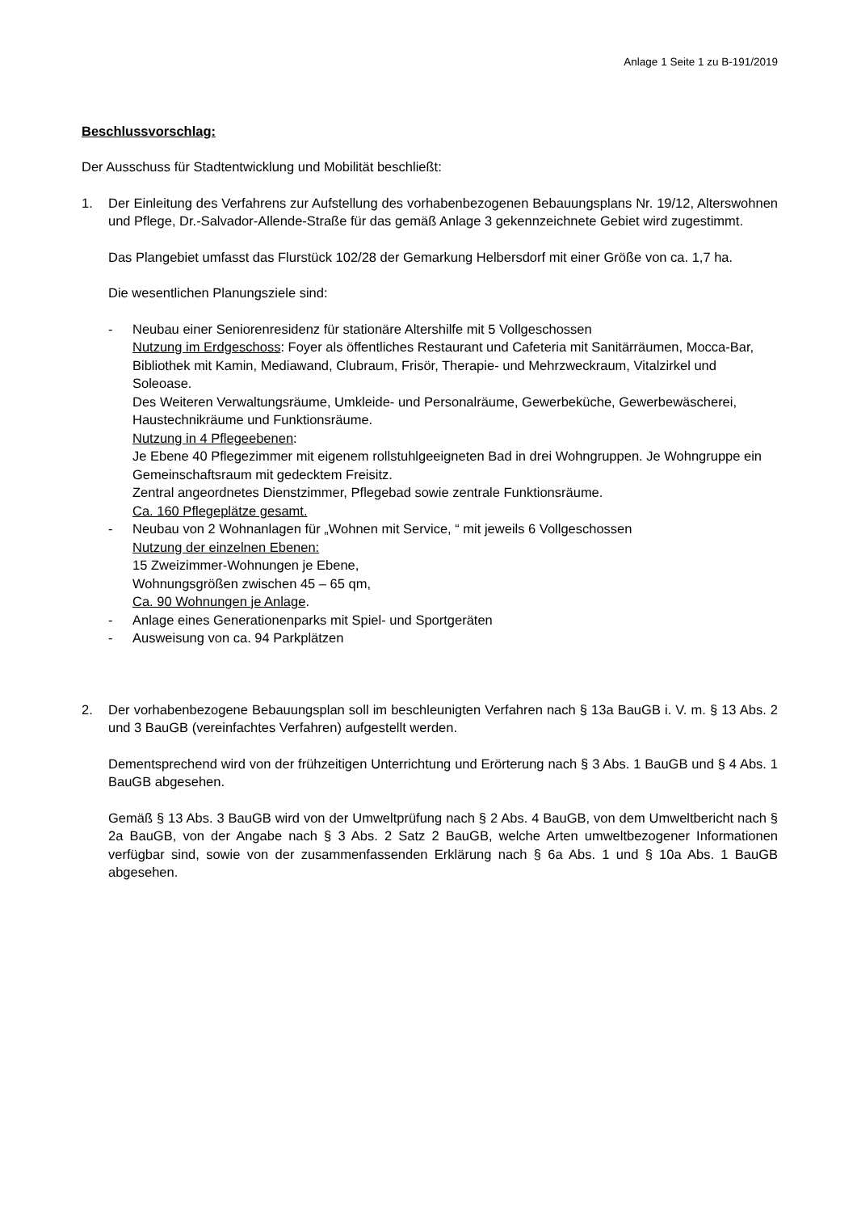Anlage 1 Seite 1 zu B-191/2019
Beschlussvorschlag:
Der Ausschuss für Stadtentwicklung und Mobilität beschließt:
1. Der Einleitung des Verfahrens zur Aufstellung des vorhabenbezogenen Bebauungsplans Nr. 19/12, Alterswohnen und Pflege, Dr.-Salvador-Allende-Straße für das gemäß Anlage 3 gekennzeichnete Gebiet wird zugestimmt.
Das Plangebiet umfasst das Flurstück 102/28 der Gemarkung Helbersdorf mit einer Größe von ca. 1,7 ha.
Die wesentlichen Planungsziele sind:
- Neubau einer Seniorenresidenz für stationäre Altershilfe mit 5 Vollgeschossen
Nutzung im Erdgeschoss: Foyer als öffentliches Restaurant und Cafeteria mit Sanitärräumen, Mocca-Bar, Bibliothek mit Kamin, Mediawand, Clubraum, Frisör, Therapie- und Mehrzweckraum, Vitalzirkel und Soleoase.
Des Weiteren Verwaltungsräume, Umkleide- und Personalräume, Gewerbeküche, Gewerbewäscherei, Haustechnikräume und Funktionsräume.
Nutzung in 4 Pflegeebenen:
Je Ebene 40 Pflegezimmer mit eigenem rollstuhlgeeigneten Bad in drei Wohngruppen. Je Wohngruppe ein Gemeinschaftsraum mit gedecktem Freisitz.
Zentral angeordnetes Dienstzimmer, Pflegebad sowie zentrale Funktionsräume.
Ca. 160 Pflegeplätze gesamt.
- Neubau von 2 Wohnanlagen für „Wohnen mit Service, “ mit jeweils 6 Vollgeschossen
Nutzung der einzelnen Ebenen:
15 Zweizimmer-Wohnungen je Ebene,
Wohnungsgrößen zwischen 45 – 65 qm,
Ca. 90 Wohnungen je Anlage.
- Anlage eines Generationenparks mit Spiel- und Sportgeräten
- Ausweisung von ca. 94 Parkplätzen
2. Der vorhabenbezogene Bebauungsplan soll im beschleunigten Verfahren nach § 13a BauGB i. V. m. § 13 Abs. 2 und 3 BauGB (vereinfachtes Verfahren) aufgestellt werden.
Dementsprechend wird von der frühzeitigen Unterrichtung und Erörterung nach § 3 Abs. 1 BauGB und § 4 Abs. 1 BauGB abgesehen.
Gemäß § 13 Abs. 3 BauGB wird von der Umweltprüfung nach § 2 Abs. 4 BauGB, von dem Umweltbericht nach § 2a BauGB, von der Angabe nach § 3 Abs. 2 Satz 2 BauGB, welche Arten umweltbezogener Informationen verfügbar sind, sowie von der zusammenfassenden Erklärung nach § 6a Abs. 1 und § 10a Abs. 1 BauGB abgesehen.